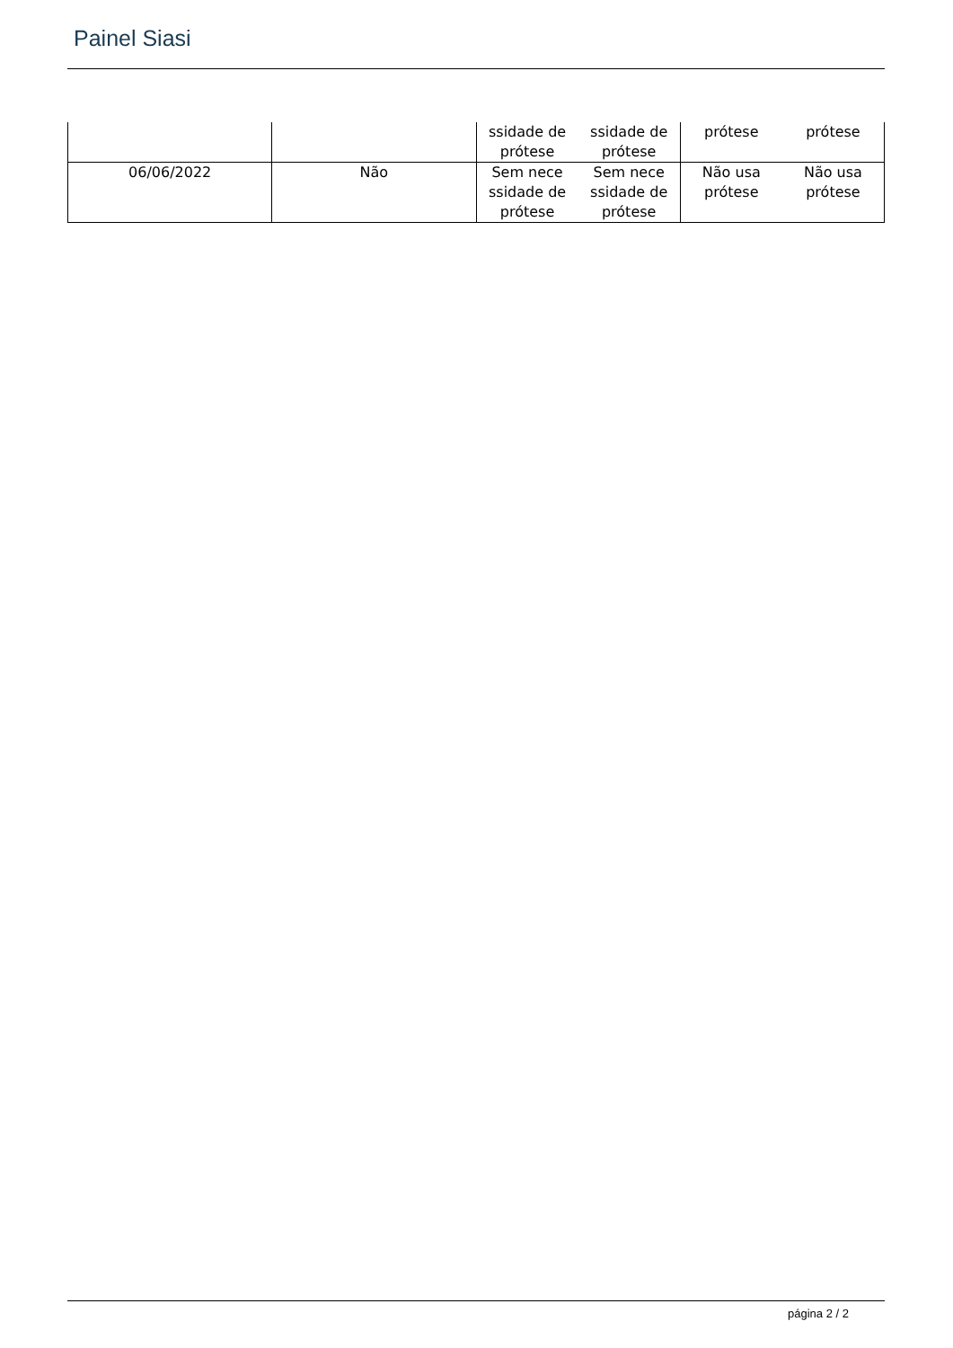Painel Siasi
| | | ssidade de prótese ssidade de prótese | prótese prótese |
| 06/06/2022 | Não | Sem nece ssidade de prótese Sem nece ssidade de prótese | Não usa prótese Não usa prótese |
página 2 / 2